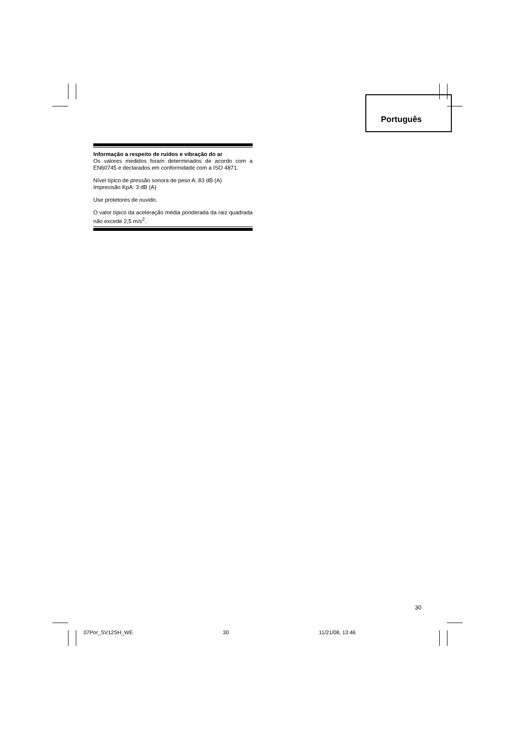Português
Informação a respeito de ruídos e vibração do ar
Os valores medidos foram determinados de acordo com a EN60745 e declarados em conformidade com a ISO 4871.
Nível típico de pressão sonora de peso A: 83 dB (A)
Imprecisão KpA: 3 dB (A)
Use protetores de ouvido.
O valor típico da aceleração média ponderada da raiz quadrada não excede 2,5 m/s<sup>2</sup>.
30
07Por_SV12SH_WE 30 11/21/08, 13:46